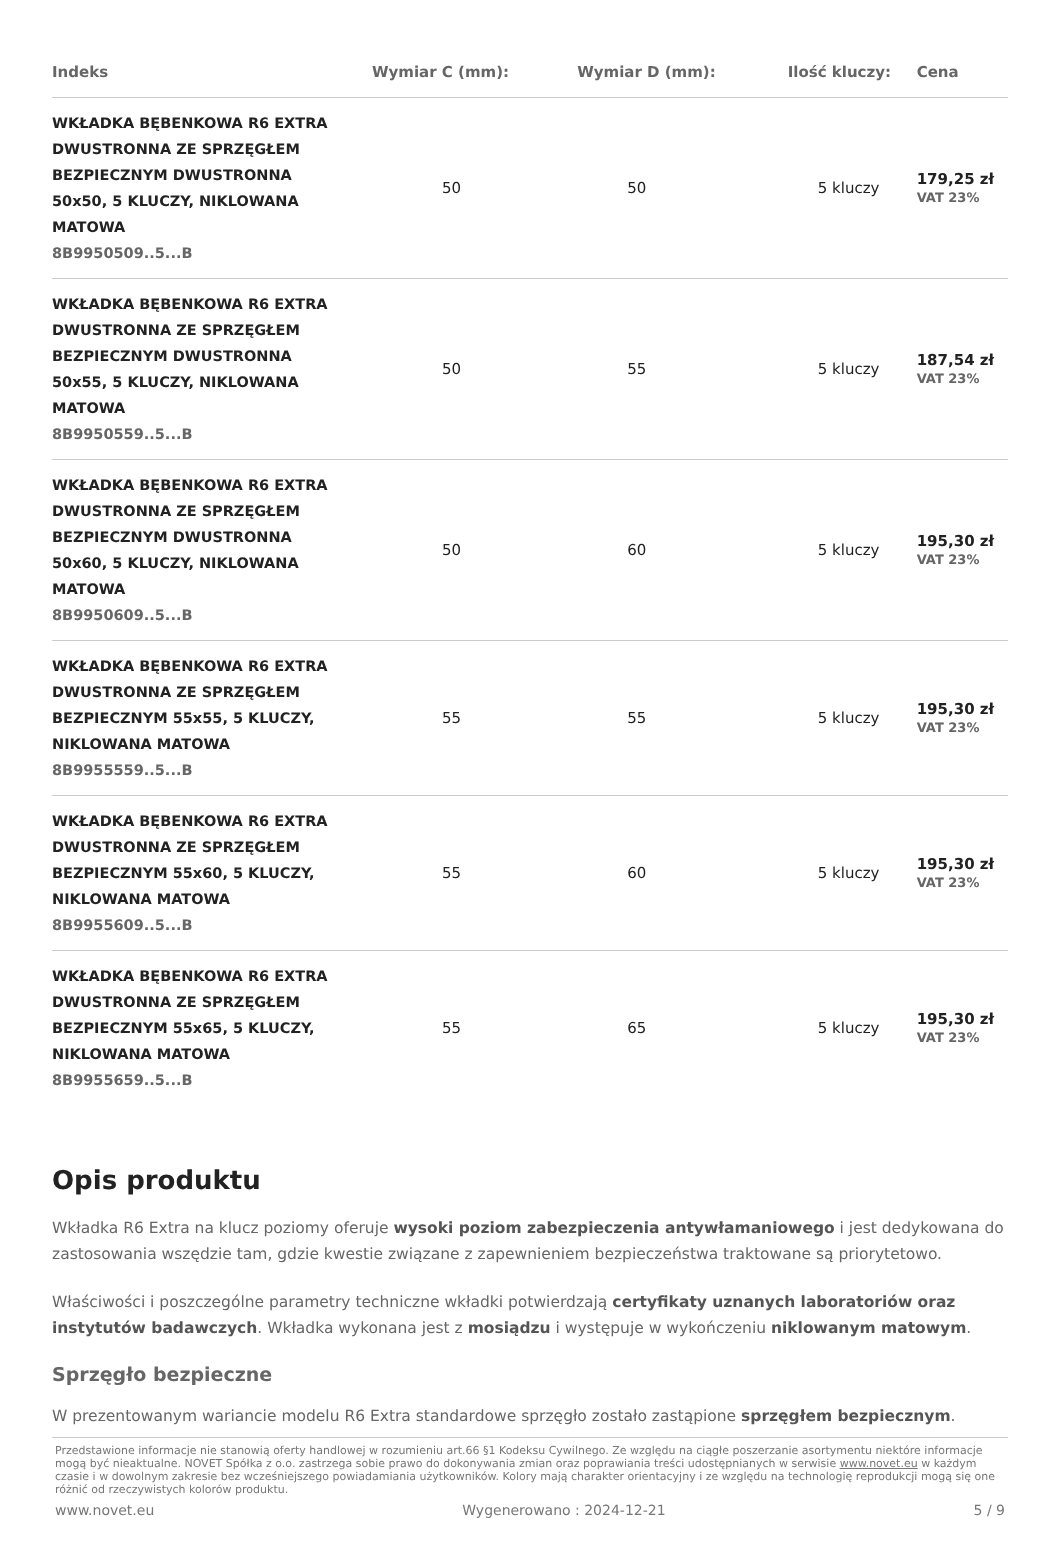| Indeks | Wymiar C (mm): | Wymiar D (mm): | Ilość kluczy: | Cena |
| --- | --- | --- | --- | --- |
| WKŁADKA BĘBENKOWA R6 EXTRA DWUSTRONNA ZE SPRZĘGŁEM BEZPIECZNYM DWUSTRONNA 50x50, 5 KLUCZY, NIKLOWANA MATOWA 8B9950509..5...B | 50 | 50 | 5 kluczy | 179,25 zł VAT 23% |
| WKŁADKA BĘBENKOWA R6 EXTRA DWUSTRONNA ZE SPRZĘGŁEM BEZPIECZNYM DWUSTRONNA 50x55, 5 KLUCZY, NIKLOWANA MATOWA 8B9950559..5...B | 50 | 55 | 5 kluczy | 187,54 zł VAT 23% |
| WKŁADKA BĘBENKOWA R6 EXTRA DWUSTRONNA ZE SPRZĘGŁEM BEZPIECZNYM DWUSTRONNA 50x60, 5 KLUCZY, NIKLOWANA MATOWA 8B9950609..5...B | 50 | 60 | 5 kluczy | 195,30 zł VAT 23% |
| WKŁADKA BĘBENKOWA R6 EXTRA DWUSTRONNA ZE SPRZĘGŁEM BEZPIECZNYM 55x55, 5 KLUCZY, NIKLOWANA MATOWA 8B9955559..5...B | 55 | 55 | 5 kluczy | 195,30 zł VAT 23% |
| WKŁADKA BĘBENKOWA R6 EXTRA DWUSTRONNA ZE SPRZĘGŁEM BEZPIECZNYM 55x60, 5 KLUCZY, NIKLOWANA MATOWA 8B9955609..5...B | 55 | 60 | 5 kluczy | 195,30 zł VAT 23% |
| WKŁADKA BĘBENKOWA R6 EXTRA DWUSTRONNA ZE SPRZĘGŁEM BEZPIECZNYM 55x65, 5 KLUCZY, NIKLOWANA MATOWA 8B9955659..5...B | 55 | 65 | 5 kluczy | 195,30 zł VAT 23% |
Opis produktu
Wkładka R6 Extra na klucz poziomy oferuje wysoki poziom zabezpieczenia antywłamaniowego i jest dedykowana do zastosowania wszędzie tam, gdzie kwestie związane z zapewnieniem bezpieczeństwa traktowane są priorytetowo.
Właściwości i poszczególne parametry techniczne wkładki potwierdzają certyfikaty uznanych laboratoriów oraz instytutów badawczych. Wkładka wykonana jest z mosiądzu i występuje w wykończeniu niklowanym matowym.
Sprzęgło bezpieczne
W prezentowanym wariancie modelu R6 Extra standardowe sprzęgło zostało zastąpione sprzęgłem bezpiecznym.
Przedstawione informacje nie stanowią oferty handlowej w rozumieniu art.66 §1 Kodeksu Cywilnego. Ze względu na ciągłe poszerzanie asortymentu niektóre informacje mogą być nieaktualne. NOVET Spółka z o.o. zastrzega sobie prawo do dokonywania zmian oraz poprawiania treści udostępnianych w serwisie www.novet.eu w każdym czasie i w dowolnym zakresie bez wcześniejszego powiadamiania użytkowników. Kolory mają charakter orientacyjny i ze względu na technologię reprodukcji mogą się one różnić od rzeczywistych kolorów produktu.
www.novet.eu Wygenerowano : 2024-12-21 5 / 9